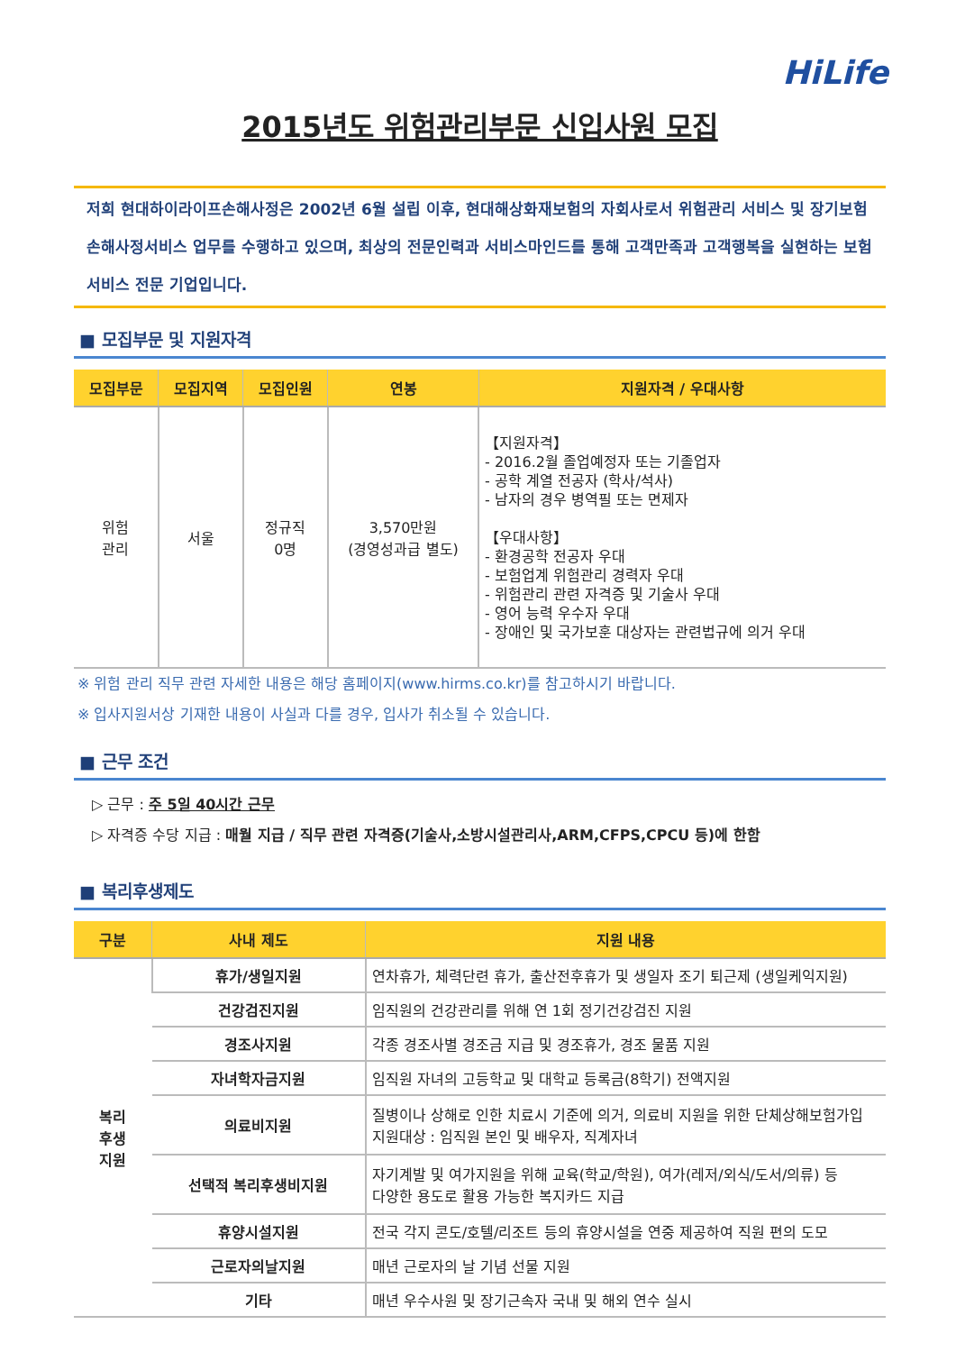HiLife
2015년도 위험관리부문 신입사원 모집
저희 현대하이라이프손해사정은 2002년 6월 설립 이후, 현대해상화재보험의 자회사로서 위험관리 서비스 및 장기보험 손해사정서비스 업무를 수행하고 있으며, 최상의 전문인력과 서비스마인드를 통해 고객만족과 고객행복을 실현하는 보험 서비스 전문 기업입니다.
■ 모집부문 및 지원자격
| 모집부문 | 모집지역 | 모집인원 | 연봉 | 지원자격 / 우대사항 |
| --- | --- | --- | --- | --- |
| 위험 관리 | 서울 | 정규직 0명 | 3,570만원 (경영성과급 별도) | 【지원자격】 - 2016.2월 졸업예정자 또는 기졸업자 - 공학 계열 전공자 (학사/석사) - 남자의 경우 병역필 또는 면제자 【우대사항】 - 환경공학 전공자 우대 - 보험업계 위험관리 경력자 우대 - 위험관리 관련 자격증 및 기술사 우대 - 영어 능력 우수자 우대 - 장애인 및 국가보훈 대상자는 관련법규에 의거 우대 |
※ 위험 관리 직무 관련 자세한 내용은 해당 홈페이지(www.hirms.co.kr)를 참고하시기 바랍니다.
※ 입사지원서상 기재한 내용이 사실과 다를 경우, 입사가 취소될 수 있습니다.
■ 근무 조건
▷ 근무 : 주 5일 40시간 근무
▷ 자격증 수당 지급 : 매월 지급 / 직무 관련 자격증(기술사,소방시설관리사,ARM,CFPS,CPCU 등)에 한함
■ 복리후생제도
| 구분 | 사내 제도 | 지원 내용 |
| --- | --- | --- |
| 복리 후생 지원 | 휴가/생일지원 | 연차휴가, 체력단련 휴가, 출산전후휴가 및 생일자 조기 퇴근제 (생일케익지원) |
| | 건강검진지원 | 임직원의 건강관리를 위해 연 1회 정기건강검진 지원 |
| | 경조사지원 | 각종 경조사별 경조금 지급 및 경조휴가, 경조 물품 지원 |
| | 자녀학자금지원 | 임직원 자녀의 고등학교 및 대학교 등록금(8학기) 전액지원 |
| | 의료비지원 | 질병이나 상해로 인한 치료시 기준에 의거, 의료비 지원을 위한 단체상해보험가입 지원대상 : 임직원 본인 및 배우자, 직계자녀 |
| | 선택적 복리후생비지원 | 자기계발 및 여가지원을 위해 교육(학교/학원), 여가(레저/외식/도서/의류) 등 다양한 용도로 활용 가능한 복지카드 지급 |
| | 휴양시설지원 | 전국 각지 콘도/호텔/리조트 등의 휴양시설을 연중 제공하여 직원 편의 도모 |
| | 근로자의날지원 | 매년 근로자의 날 기념 선물 지원 |
| | 기타 | 매년 우수사원 및 장기근속자 국내 및 해외 연수 실시 |